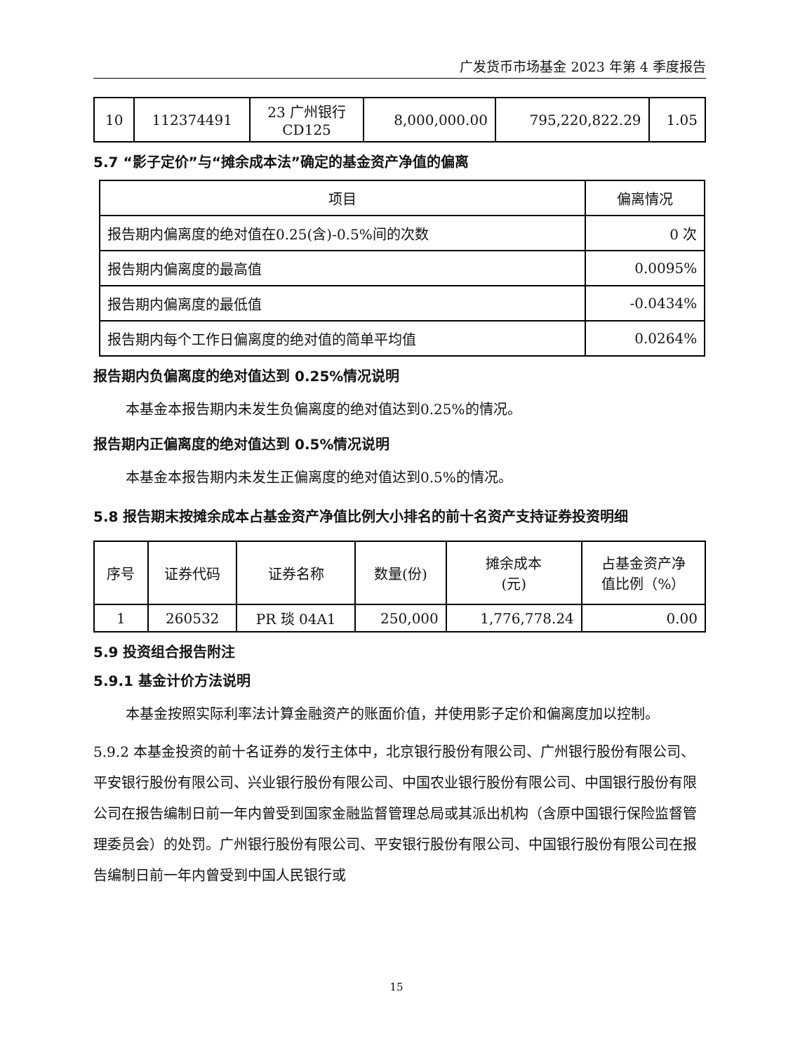广发货币市场基金 2023 年第 4 季度报告
| 10 | 112374491 | 23 广州银行 CD125 | 8,000,000.00 | 795,220,822.29 | 1.05 |
5.7 “影子定价”与“摊余成本法”确定的基金资产净值的偏离
| 项目 | 偏离情况 |
| --- | --- |
| 报告期内偏离度的绝对值在0.25(含)-0.5%间的次数 | 0 次 |
| 报告期内偏离度的最高值 | 0.0095% |
| 报告期内偏离度的最低值 | -0.0434% |
| 报告期内每个工作日偏离度的绝对值的简单平均值 | 0.0264% |
报告期内负偏离度的绝对值达到 0.25%情况说明
本基金本报告期内未发生负偏离度的绝对值达到0.25%的情况。
报告期内正偏离度的绝对值达到 0.5%情况说明
本基金本报告期内未发生正偏离度的绝对值达到0.5%的情况。
5.8 报告期末按摊余成本占基金资产净值比例大小排名的前十名资产支持证券投资明细
| 序号 | 证券代码 | 证券名称 | 数量(份) | 摊余成本 (元) | 占基金资产净 值比例（%） |
| --- | --- | --- | --- | --- | --- |
| 1 | 260532 | PR 琰 04A1 | 250,000 | 1,776,778.24 | 0.00 |
5.9 投资组合报告附注
5.9.1 基金计价方法说明
本基金按照实际利率法计算金融资产的账面价值，并使用影子定价和偏离度加以控制。
5.9.2 本基金投资的前十名证券的发行主体中，北京银行股份有限公司、广州银行股份有限公司、平安银行股份有限公司、兴业银行股份有限公司、中国农业银行股份有限公司、中国银行股份有限公司在报告编制日前一年内曾受到国家金融监督管理总局或其派出机构（含原中国银行保险监督管理委员会）的处罚。广州银行股份有限公司、平安银行股份有限公司、中国银行股份有限公司在报告编制日前一年内曾受到中国人民银行或
15